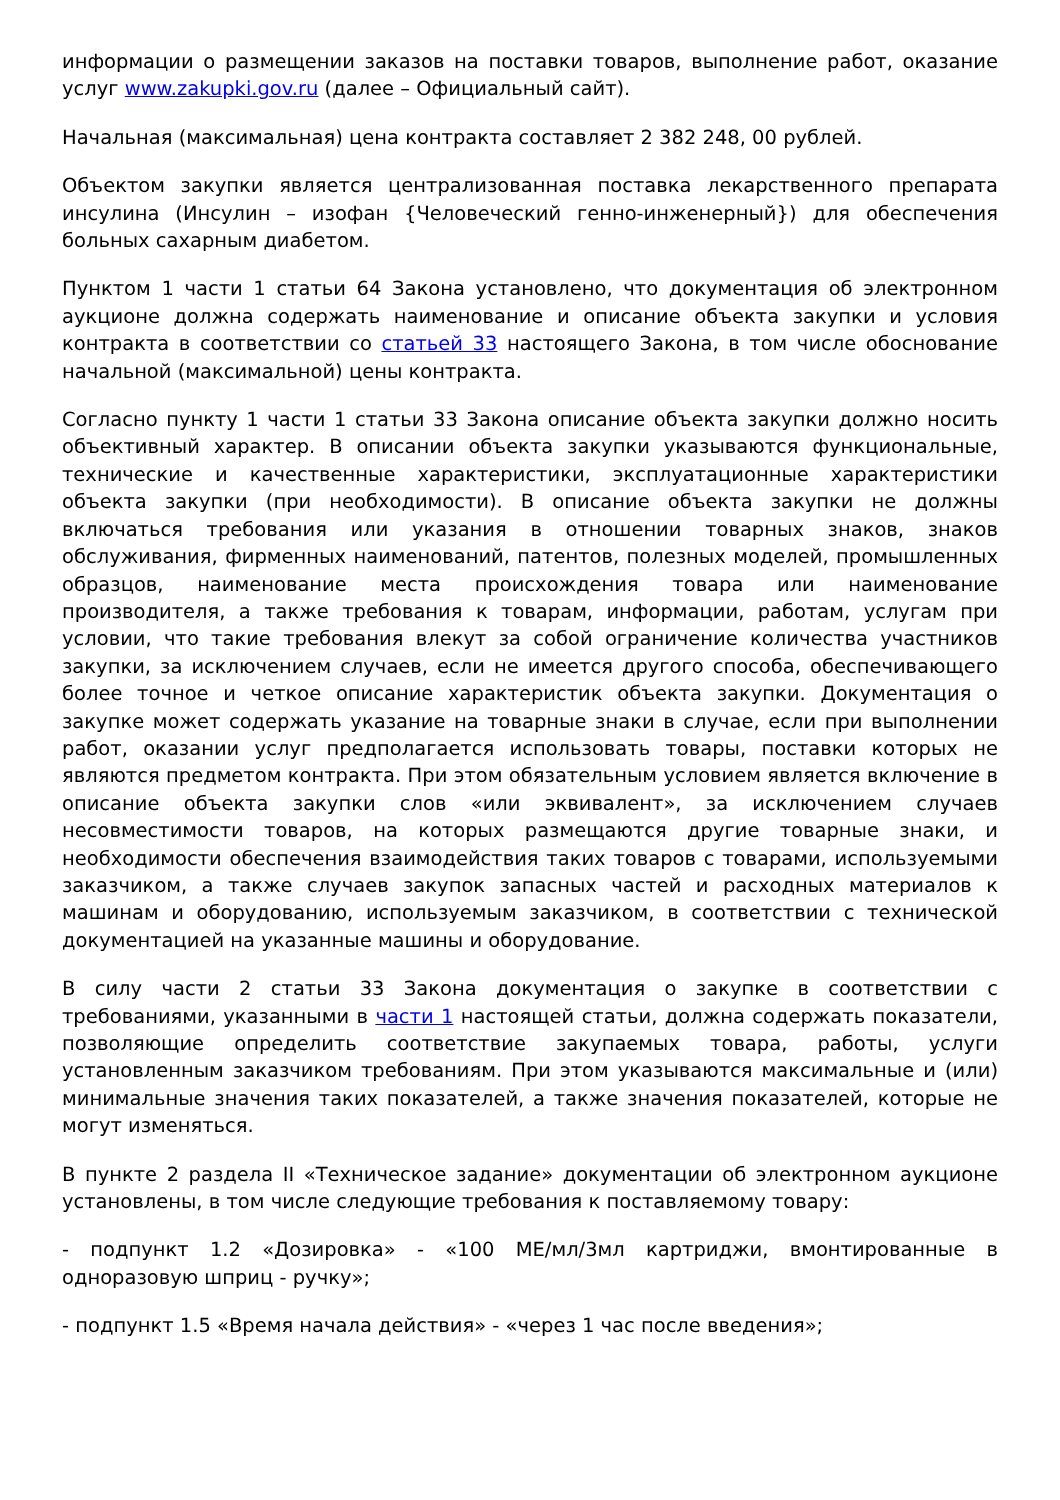информации о размещении заказов на поставки товаров, выполнение работ, оказание услуг www.zakupki.gov.ru (далее – Официальный сайт).
Начальная (максимальная) цена контракта составляет 2 382 248, 00 рублей.
Объектом закупки является централизованная поставка лекарственного препарата инсулина (Инсулин – изофан {Человеческий генно-инженерный}) для обеспечения больных сахарным диабетом.
Пунктом 1 части 1 статьи 64 Закона установлено, что документация об электронном аукционе должна содержать наименование и описание объекта закупки и условия контракта в соответствии со статьей 33 настоящего Закона, в том числе обоснование начальной (максимальной) цены контракта.
Согласно пункту 1 части 1 статьи 33 Закона описание объекта закупки должно носить объективный характер. В описании объекта закупки указываются функциональные, технические и качественные характеристики, эксплуатационные характеристики объекта закупки (при необходимости). В описание объекта закупки не должны включаться требования или указания в отношении товарных знаков, знаков обслуживания, фирменных наименований, патентов, полезных моделей, промышленных образцов, наименование места происхождения товара или наименование производителя, а также требования к товарам, информации, работам, услугам при условии, что такие требования влекут за собой ограничение количества участников закупки, за исключением случаев, если не имеется другого способа, обеспечивающего более точное и четкое описание характеристик объекта закупки. Документация о закупке может содержать указание на товарные знаки в случае, если при выполнении работ, оказании услуг предполагается использовать товары, поставки которых не являются предметом контракта. При этом обязательным условием является включение в описание объекта закупки слов «или эквивалент», за исключением случаев несовместимости товаров, на которых размещаются другие товарные знаки, и необходимости обеспечения взаимодействия таких товаров с товарами, используемыми заказчиком, а также случаев закупок запасных частей и расходных материалов к машинам и оборудованию, используемым заказчиком, в соответствии с технической документацией на указанные машины и оборудование.
В силу части 2 статьи 33 Закона документация о закупке в соответствии с требованиями, указанными в части 1 настоящей статьи, должна содержать показатели, позволяющие определить соответствие закупаемых товара, работы, услуги установленным заказчиком требованиям. При этом указываются максимальные и (или) минимальные значения таких показателей, а также значения показателей, которые не могут изменяться.
В пункте 2 раздела II «Техническое задание» документации об электронном аукционе установлены, в том числе следующие требования к поставляемому товару:
- подпункт 1.2 «Дозировка» - «100 МЕ/мл/3мл картриджи, вмонтированные в одноразовую шприц - ручку»;
- подпункт 1.5 «Время начала действия» - «через 1 час после введения»;